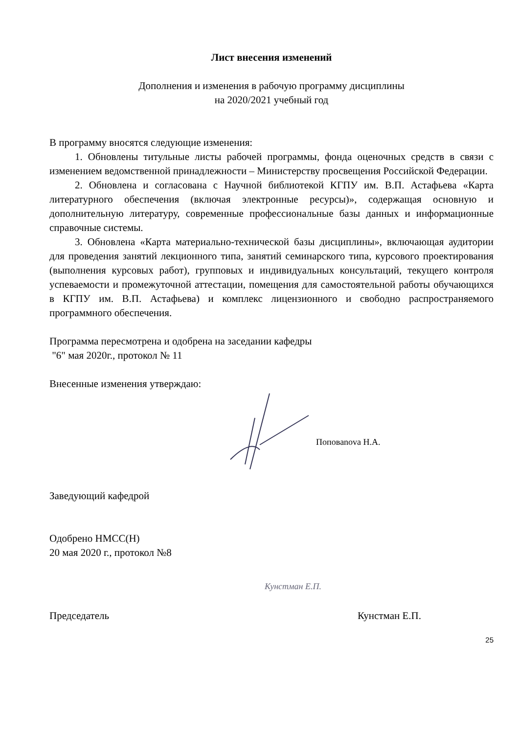Лист внесения изменений
Дополнения и изменения в рабочую программу дисциплины
на 2020/2021 учебный год
В программу вносятся следующие изменения:
1. Обновлены титульные листы рабочей программы, фонда оценочных средств в связи с изменением ведомственной принадлежности – Министерству просвещения Российской Федерации.
2. Обновлена и согласована с Научной библиотекой КГПУ им. В.П. Астафьева «Карта литературного обеспечения (включая электронные ресурсы)», содержащая основную и дополнительную литературу, современные профессиональные базы данных и информационные справочные системы.
3. Обновлена «Карта материально-технической базы дисциплины», включающая аудитории для проведения занятий лекционного типа, занятий семинарского типа, курсового проектирования (выполнения курсовых работ), групповых и индивидуальных консультаций, текущего контроля успеваемости и промежуточной аттестации, помещения для самостоятельной работы обучающихся в КГПУ им. В.П. Астафьева) и комплекс лицензионного и свободно распространяемого программного обеспечения.
Программа пересмотрена и одобрена на заседании кафедры
"6" мая 2020г., протокол № 11
Внесенные изменения утверждаю:
Поповanova Н.А.
Заведующий кафедрой
Одобрено НМСС(Н)
20 мая 2020 г., протокол №8
Кунстман Е.П.
Председатель Кунстман Е.П.
25